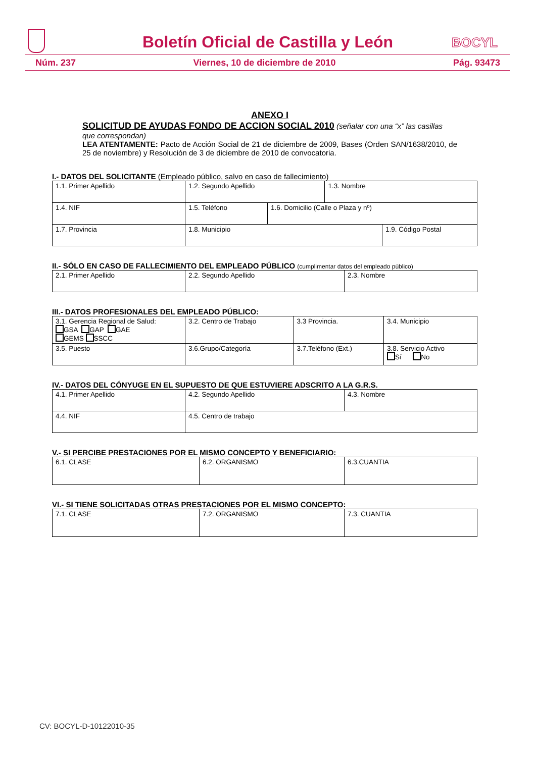Boletín Oficial de Castilla y León
BOCYL
Núm. 237 Viernes, 10 de diciembre de 2010 Pág. 93473
ANEXO I
SOLICITUD DE AYUDAS FONDO DE ACCION SOCIAL 2010 (señalar con una “x” las casillas que correspondan)
LEA ATENTAMENTE: Pacto de Acción Social de 21 de diciembre de 2009, Bases (Orden SAN/1638/2010, de 25 de noviembre) y Resolución de 3 de diciembre de 2010 de convocatoria.
I.- DATOS DEL SOLICITANTE (Empleado público, salvo en caso de fallecimiento)
| 1.1. Primer Apellido | 1.2. Segundo Apellido | | 1.3. Nombre | |
| 1.4. NIF | 1.5. Teléfono | 1.6. Domicilio (Calle o Plaza y nº) | | |
| 1.7. Provincia | 1.8. Municipio | | | 1.9. Código Postal |
II.- SÓLO EN CASO DE FALLECIMIENTO DEL EMPLEADO PÚBLICO (cumplimentar datos del empleado público)
| 2.1. Primer Apellido | 2.2. Segundo Apellido | 2.3. Nombre |
III.- DATOS PROFESIONALES DEL EMPLEADO PÚBLICO:
| 3.1. Gerencia Regional de Salud: GSA GAP GAE GEMS SSCC | 3.2. Centro de Trabajo | | 3.3 Provincia. | 3.4. Municipio |
| 3.5. Puesto | 3.6.Grupo/Categoría | 3.7.Teléfono (Ext.) | | 3.8. Servicio Activo Sí No |
IV.- DATOS DEL CÓNYUGE EN EL SUPUESTO DE QUE ESTUVIERE ADSCRITO A LA G.R.S.
| 4.1. Primer Apellido | 4.2. Segundo Apellido | 4.3. Nombre |
| 4.4. NIF | 4.5. Centro de trabajo | |
V.- SI PERCIBE PRESTACIONES POR EL MISMO CONCEPTO Y BENEFICIARIO:
| 6.1. CLASE | 6.2. ORGANISMO | 6.3.CUANTIA |
VI.- SI TIENE SOLICITADAS OTRAS PRESTACIONES POR EL MISMO CONCEPTO:
| 7.1. CLASE | 7.2. ORGANISMO | 7.3. CUANTIA |
CV: BOCYL-D-10122010-35